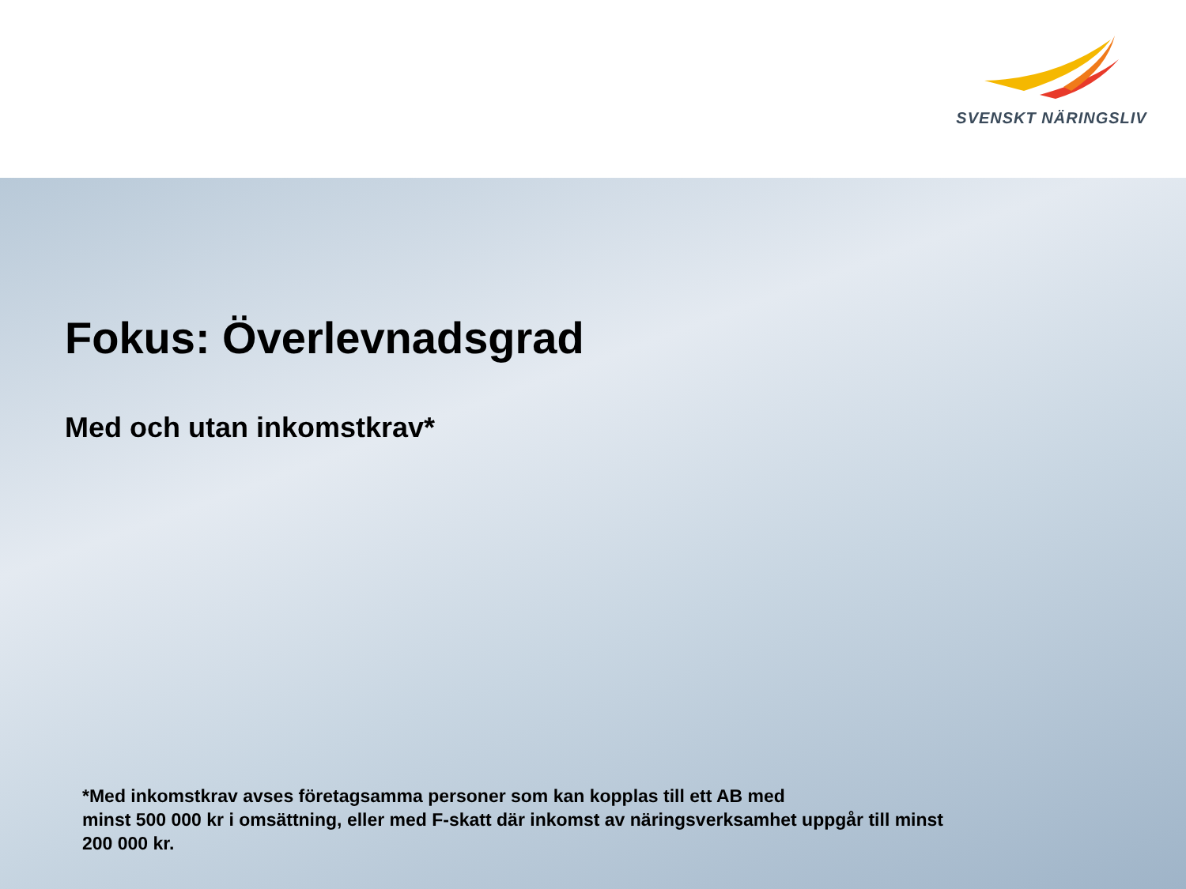SVENSKT NÄRINGSLIV
Fokus: Överlevnadsgrad
Med och utan inkomstkrav*
*Med inkomstkrav avses företagsamma personer som kan kopplas till ett AB med
minst 500 000 kr i omsättning, eller med F-skatt där inkomst av näringsverksamhet uppgår till minst 200 000 kr.